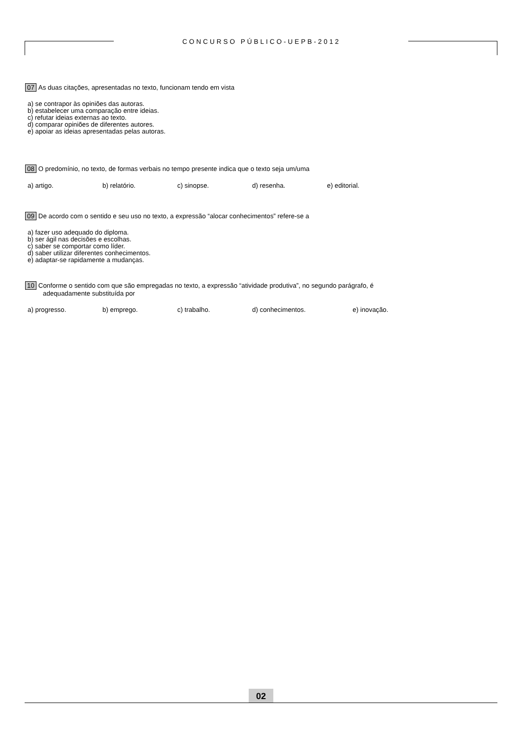CONCURSO PÚBLICO-UEPB-2012
07 As duas citações, apresentadas no texto, funcionam tendo em vista
a) se contrapor às opiniões das autoras.
b) estabelecer uma comparação entre ideias.
c) refutar ideias externas ao texto.
d) comparar opiniões de diferentes autores.
e) apoiar as ideias apresentadas pelas autoras.
08 O predomínio, no texto, de formas verbais no tempo presente indica que o texto seja um/uma
a) artigo. b) relatório. c) sinopse. d) resenha. e) editorial.
09 De acordo com o sentido e seu uso no texto, a expressão “alocar conhecimentos” refere-se a
a) fazer uso adequado do diploma.
b) ser ágil nas decisões e escolhas.
c) saber se comportar como líder.
d) saber utilizar diferentes conhecimentos.
e) adaptar-se rapidamente a mudanças.
10 Conforme o sentido com que são empregadas no texto, a expressão “atividade produtiva”, no segundo parágrafo, é
adequadamente substituída por
a) progresso. b) emprego. c) trabalho. d) conhecimentos. e) inovação.
02